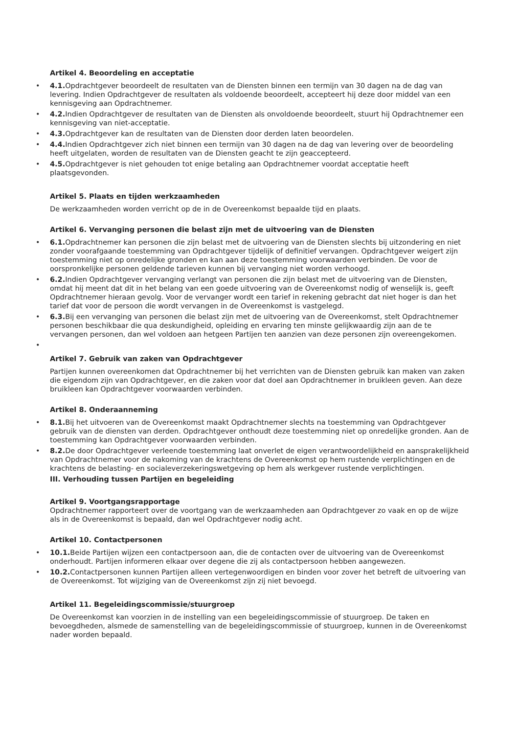Artikel 4. Beoordeling en acceptatie
• 4.1. Opdrachtgever beoordeelt de resultaten van de Diensten binnen een termijn van 30 dagen na de dag van levering. Indien Opdrachtgever de resultaten als voldoende beoordeelt, accepteert hij deze door middel van een kennisgeving aan Opdrachtnemer.
• 4.2. Indien Opdrachtgever de resultaten van de Diensten als onvoldoende beoordeelt, stuurt hij Opdrachtnemer een kennisgeving van niet-acceptatie.
• 4.3. Opdrachtgever kan de resultaten van de Diensten door derden laten beoordelen.
• 4.4. Indien Opdrachtgever zich niet binnen een termijn van 30 dagen na de dag van levering over de beoordeling heeft uitgelaten, worden de resultaten van de Diensten geacht te zijn geaccepteerd.
• 4.5. Opdrachtgever is niet gehouden tot enige betaling aan Opdrachtnemer voordat acceptatie heeft plaatsgevonden.
Artikel 5. Plaats en tijden werkzaamheden
De werkzaamheden worden verricht op de in de Overeenkomst bepaalde tijd en plaats.
Artikel 6. Vervanging personen die belast zijn met de uitvoering van de Diensten
• 6.1. Opdrachtnemer kan personen die zijn belast met de uitvoering van de Diensten slechts bij uitzondering en niet zonder voorafgaande toestemming van Opdrachtgever tijdelijk of definitief vervangen. Opdrachtgever weigert zijn toestemming niet op onredelijke gronden en kan aan deze toestemming voorwaarden verbinden. De voor de oorspronkelijke personen geldende tarieven kunnen bij vervanging niet worden verhoogd.
• 6.2. Indien Opdrachtgever vervanging verlangt van personen die zijn belast met de uitvoering van de Diensten, omdat hij meent dat dit in het belang van een goede uitvoering van de Overeenkomst nodig of wenselijk is, geeft Opdrachtnemer hieraan gevolg. Voor de vervanger wordt een tarief in rekening gebracht dat niet hoger is dan het tarief dat voor de persoon die wordt vervangen in de Overeenkomst is vastgelegd.
• 6.3. Bij een vervanging van personen die belast zijn met de uitvoering van de Overeenkomst, stelt Opdrachtnemer personen beschikbaar die qua deskundigheid, opleiding en ervaring ten minste gelijkwaardig zijn aan de te vervangen personen, dan wel voldoen aan hetgeen Partijen ten aanzien van deze personen zijn overeengekomen.
•
Artikel 7. Gebruik van zaken van Opdrachtgever
Partijen kunnen overeenkomen dat Opdrachtnemer bij het verrichten van de Diensten gebruik kan maken van zaken die eigendom zijn van Opdrachtgever, en die zaken voor dat doel aan Opdrachtnemer in bruikleen geven. Aan deze bruikleen kan Opdrachtgever voorwaarden verbinden.
Artikel 8. Onderaanneming
• 8.1. Bij het uitvoeren van de Overeenkomst maakt Opdrachtnemer slechts na toestemming van Opdrachtgever gebruik van de diensten van derden. Opdrachtgever onthoudt deze toestemming niet op onredelijke gronden. Aan de toestemming kan Opdrachtgever voorwaarden verbinden.
• 8.2. De door Opdrachtgever verleende toestemming laat onverlet de eigen verantwoordelijkheid en aansprakelijkheid van Opdrachtnemer voor de nakoming van de krachtens de Overeenkomst op hem rustende verplichtingen en de krachtens de belasting- en socialeverzekeringswetgeving op hem als werkgever rustende verplichtingen.
III. Verhouding tussen Partijen en begeleiding
Artikel 9. Voortgangsrapportage
Opdrachtnemer rapporteert over de voortgang van de werkzaamheden aan Opdrachtgever zo vaak en op de wijze als in de Overeenkomst is bepaald, dan wel Opdrachtgever nodig acht.
Artikel 10. Contactpersonen
• 10.1. Beide Partijen wijzen een contactpersoon aan, die de contacten over de uitvoering van de Overeenkomst onderhoudt. Partijen informeren elkaar over degene die zij als contactpersoon hebben aangewezen.
• 10.2. Contactpersonen kunnen Partijen alleen vertegenwoordigen en binden voor zover het betreft de uitvoering van de Overeenkomst. Tot wijziging van de Overeenkomst zijn zij niet bevoegd.
Artikel 11. Begeleidingscommissie/stuurgroep
De Overeenkomst kan voorzien in de instelling van een begeleidingscommissie of stuurgroep. De taken en bevoegdheden, alsmede de samenstelling van de begeleidingscommissie of stuurgroep, kunnen in de Overeenkomst nader worden bepaald.